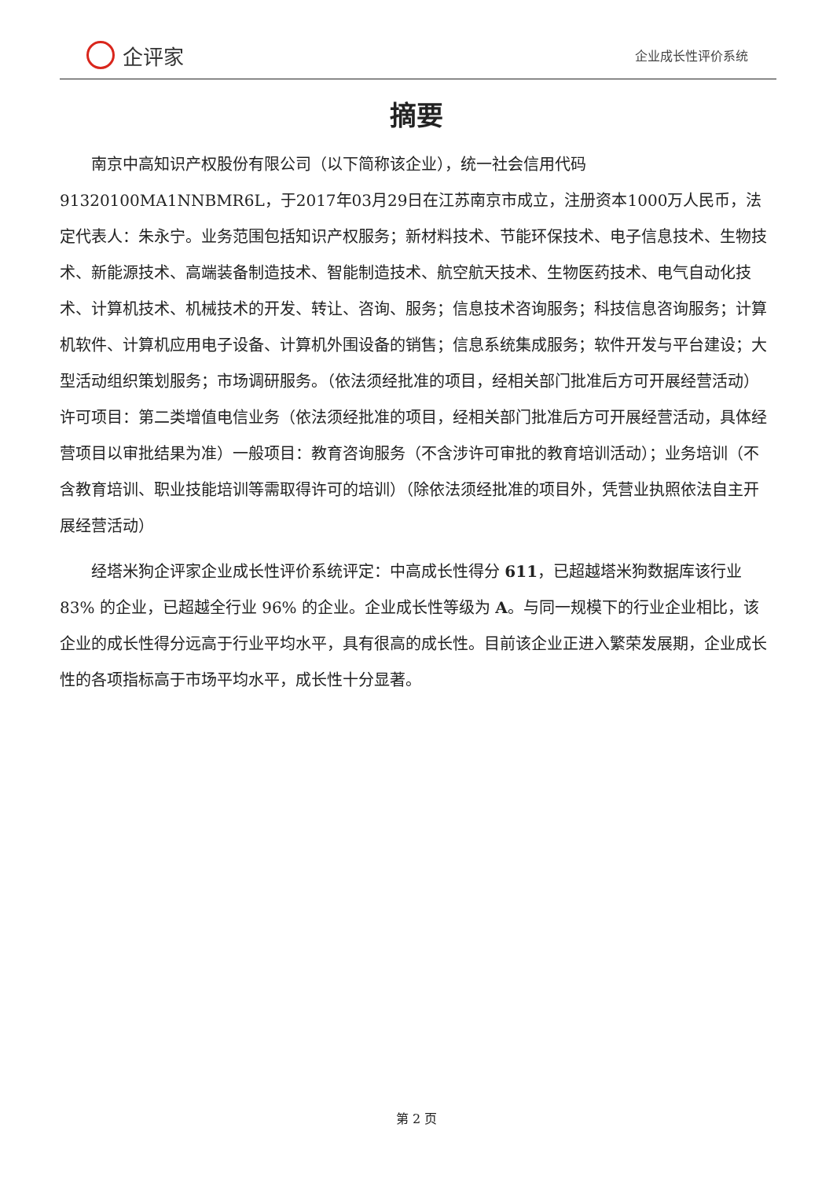企评家
企业成长性评价系统
摘要
南京中高知识产权股份有限公司（以下简称该企业），统一社会信用代码91320100MA1NNBMR6L，于2017年03月29日在江苏南京市成立，注册资本1000万人民币，法定代表人：朱永宁。业务范围包括知识产权服务；新材料技术、节能环保技术、电子信息技术、生物技术、新能源技术、高端装备制造技术、智能制造技术、航空航天技术、生物医药技术、电气自动化技术、计算机技术、机械技术的开发、转让、咨询、服务；信息技术咨询服务；科技信息咨询服务；计算机软件、计算机应用电子设备、计算机外围设备的销售；信息系统集成服务；软件开发与平台建设；大型活动组织策划服务；市场调研服务。（依法须经批准的项目，经相关部门批准后方可开展经营活动）许可项目：第二类增值电信业务（依法须经批准的项目，经相关部门批准后方可开展经营活动，具体经营项目以审批结果为准）一般项目：教育咨询服务（不含涉许可审批的教育培训活动）；业务培训（不含教育培训、职业技能培训等需取得许可的培训）（除依法须经批准的项目外，凭营业执照依法自主开展经营活动）
经塔米狗企评家企业成长性评价系统评定：中高成长性得分 611，已超越塔米狗数据库该行业 83% 的企业，已超越全行业 96% 的企业。企业成长性等级为 A。与同一规模下的行业企业相比，该企业的成长性得分远高于行业平均水平，具有很高的成长性。目前该企业正进入繁荣发展期，企业成长性的各项指标高于市场平均水平，成长性十分显著。
第 2 页